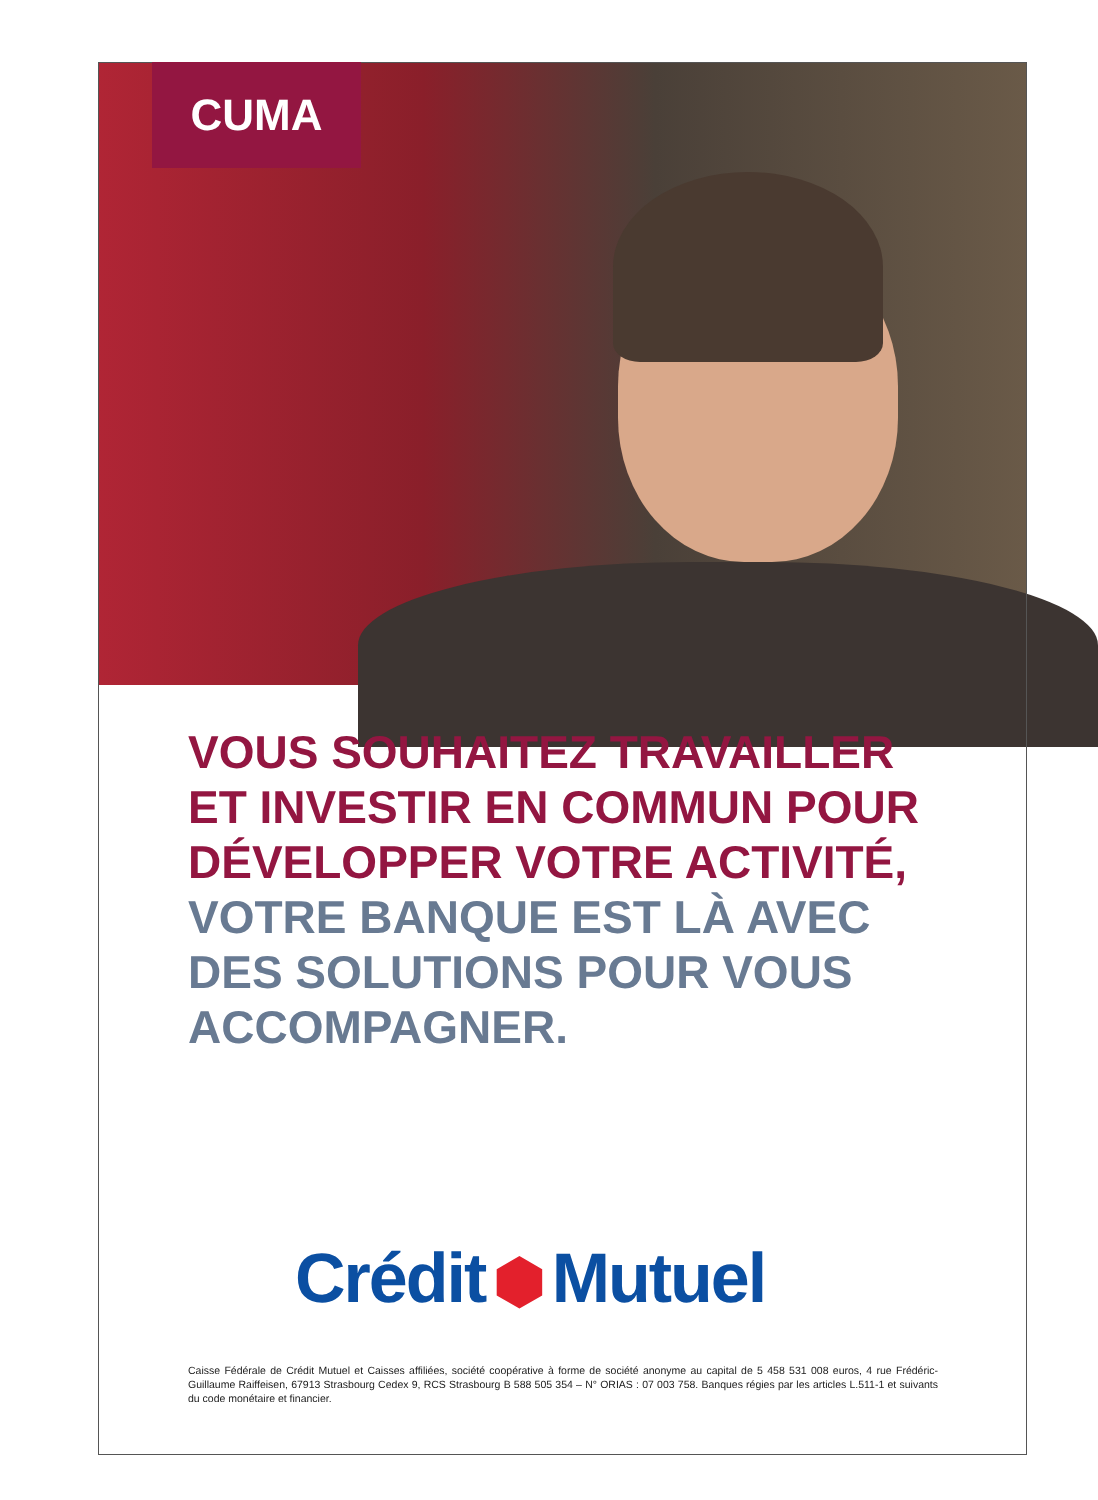CUMA
VOUS SOUHAITEZ TRAVAILLER
ET INVESTIR EN COMMUN POUR
DÉVELOPPER VOTRE ACTIVITÉ,
VOTRE BANQUE EST LÀ AVEC
DES SOLUTIONS POUR VOUS
ACCOMPAGNER.
Crédit ⬢ Mutuel
Caisse Fédérale de Crédit Mutuel et Caisses affiliées, société coopérative à forme de société anonyme au capital de 5 458 531 008 euros, 4 rue Frédéric-Guillaume Raiffeisen, 67913 Strasbourg Cedex 9, RCS Strasbourg B 588 505 354 – N° ORIAS : 07 003 758. Banques régies par les articles L.511-1 et suivants du code monétaire et financier.